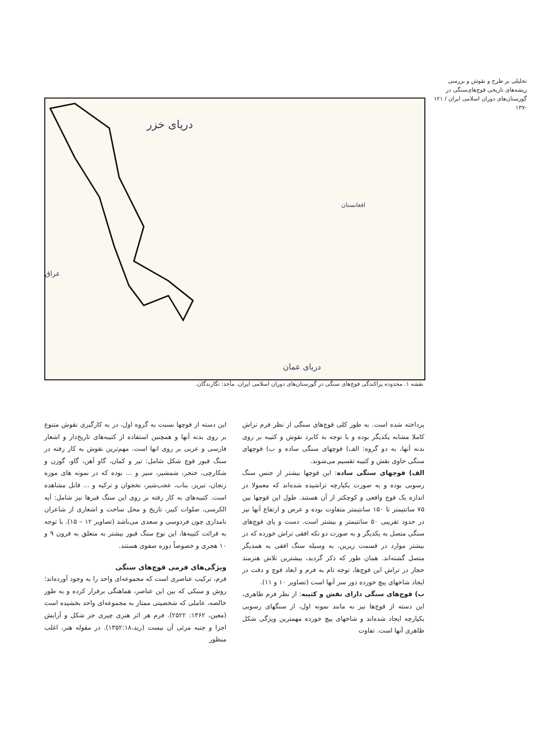تحلیلی بر طرح و نقوش و بررسی ریشه‌های تاریخی قوچ‌های‌سنگی در گورستان‌های دوران اسلامی ایران / ۱۲۱ -۱۳۷
دریای خزر
عراق
افغانستان
دریای عمان
نقشه ۱. محدوده پراکندگی قوچ‌های سنگی در گورستان‌های دوران اسلامی ایران. مأخذ: نگارندگان.
پرداخته شده است. به طور کلی قوچ‌های سنگی از نظر فرم تراش کاملا مشابه یکدیگر بوده و با توجه به کابرد نقوش و کتیبه بر روی بدنه آنها، به دو گروه: الف) قوچهای سنگی ساده و ب) قوچهای سنگی حاوی نقش و کتیبه تقسیم می‌شوند.
الف) قوچهای سنگی ساده: این قوچها بیشتر از جنس سنگ رسوبی بوده و به صورت یکپارچه تراشیده شده‌اند که معمولا در اندازه یک قوچ واقعی و کوچکتر از آن هستند. طول این قوچها بین ۷۵ سانتیمتر تا ۱۵۰ سانتیمتر متفاوت بوده و عرض و ارتفاع آنها نیز در حدود تقریبی ۵۰ سانتیمتر و بیشتر است. دست و پای قوچ‌های سنگی متصل به یکدیگر و به صورت دو تکه افقی تراش خورده که در بیشتر موارد در قسمت زیرین، به وسیله سنگ افقی به همدیگر متصل گشته‌اند. همان طور که ذکر گردید، بیشترین تلاش هنرمند حجار در تراش این قوچ‌ها، توجه تام به فرم و ابعاد قوچ و دقت در ایجاد شاخهای پیچ خورده دور سر آنها است (تصاویر ۱۰ و ۱۱).
ب) قوچ‌های سنگی دارای نقش و کتیبه: از نظر فرم ظاهری، این دسته از قوچ‌ها نیز به مانند نمونه اول، از سنگهای رسوبی یکپارچه ایجاد شده‌اند و شاخهای پیچ خورده مهمترین ویژگی شکل ظاهری آنها است. تفاوت
این دسته از قوچها نسبت به گروه اول، در به کارگیری نقوش متنوع بر روی بدنه آنها و همچنین استفاده از کتیبه‌های تاریخ‌دار و اشعار فارسی و عربی بر روی انها است. مهم‌ترین نقوش به کار رفته در سنگ قبور قوچ شکل شامل: تیر و کمان، گاو آهن، گاو، گوزن و شکارچی، خنجر، شمشیر، سپر و ... بوده که در نمونه های موزه زنجان، تبریز، بناب، عجب‌شیر، نخجوان و ترکیه و ... قابل مشاهده است. کتیبه‌های به کار رفته بر روی این سنگ قبرها نیز شامل: آیه الکرسی، صلوات کبیر، تاریخ و محل ساخت و اشعاری از شاعران نامداری چون فردوسی و سعدی می‌باشد (تصاویر ۱۲ – ۱۵). با توجه به قرائت کتیبه‌ها، این نوع سنگ قبور بیشتر به متعلق به قرون ۹ و ۱۰ هجری و خصوصاً دوره صفوی هستند.
ویژگی‌های فرمی قوچ‌های سنگی
فرم، ترکیب عناصری است که مجموعه‌ای واحد را به وجود آورده‌اند؛ روش و سبکی که بین این عناصر، هماهنگی برقرار کرده و به طور خالصه، عاملی که شخصیتی ممتاز به مجموعه‌ای واحد بخشیده است (معین، ۱۳۶۲: ۲۵۲۲). فرم هر اثر هنری چیزی جز شکل و آرایش اجزا و جنبه مرئی آن نیست (رید،۱۳۵۲:۱۸). در مقوله هنر، اغلب منظور